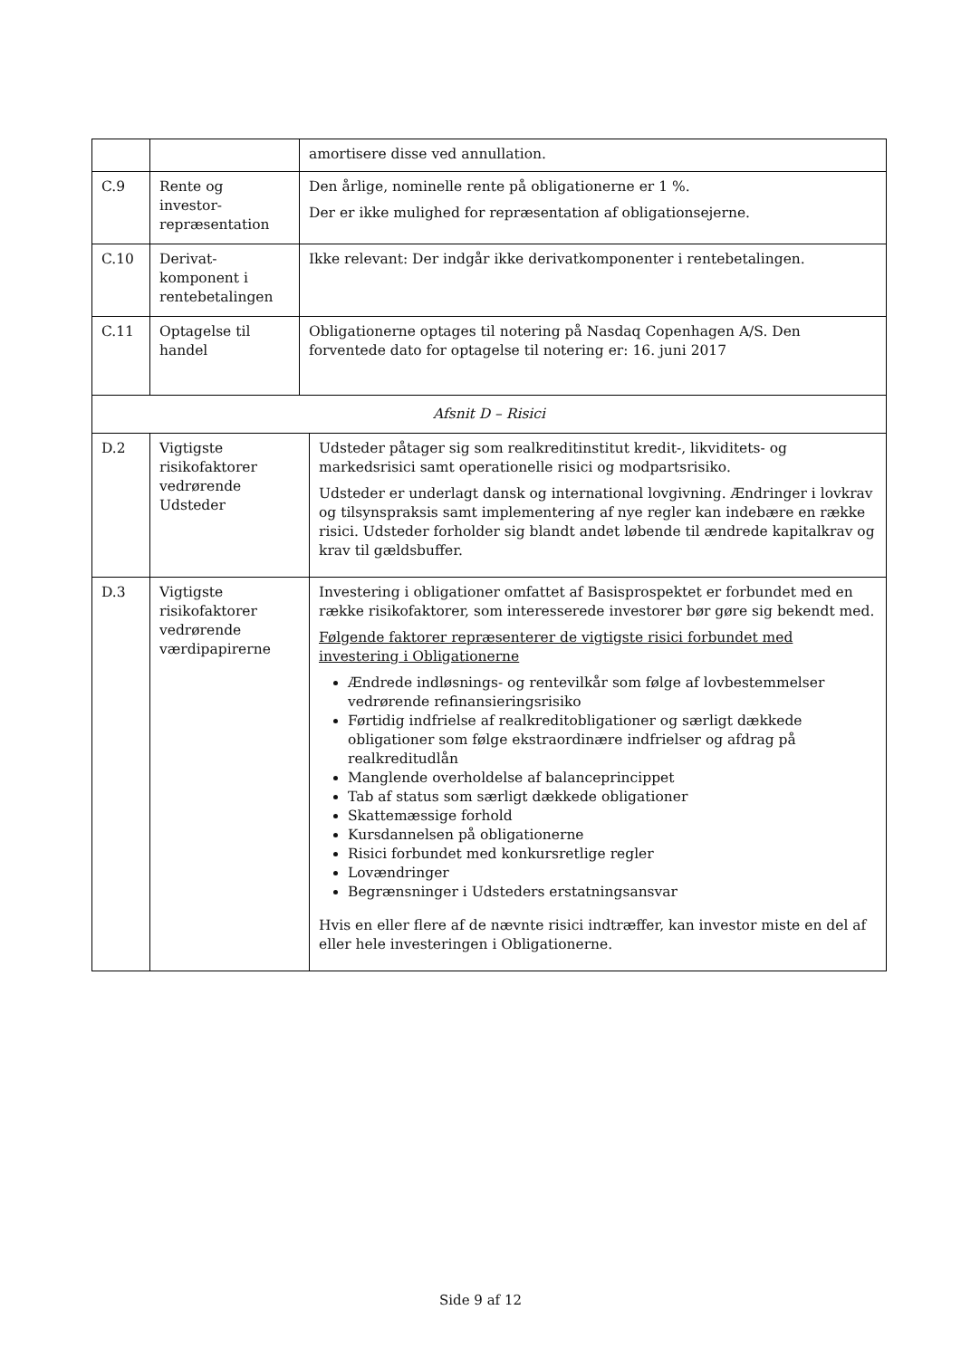| | | amortisere disse ved annullation. | |
| C.9 | Rente og investor-repræsentation | Den årlige, nominelle rente på obligationerne er 1 %. Der er ikke mulighed for repræsentation af obligationsejerne. | |
| C.10 | Derivat-komponent i rentebetalingen | Ikke relevant: Der indgår ikke derivatkomponenter i rentebetalingen. | |
| C.11 | Optagelse til handel | Obligationerne optages til notering på Nasdaq Copenhagen A/S. Den forventede dato for optagelse til notering er: 16. juni 2017 | |
| Afsnit D – Risici | | | |
| D.2 | Vigtigste risikofaktorer vedrørende Udsteder | | Udsteder påtager sig som realkreditinstitut kredit-, likviditets- og markedsrisici samt operationelle risici og modpartsrisiko. Udsteder er underlagt dansk og international lovgivning. Ændringer i lovkrav og tilsynspraksis samt implementering af nye regler kan indebære en række risici. Udsteder forholder sig blandt andet løbende til ændrede kapitalkrav og krav til gældsbuffer. |
| D.3 | Vigtigste risikofaktorer vedrørende værdipapirerne | | Investering i obligationer omfattet af Basisprospektet er forbundet med en række risikofaktorer, som interesserede investorer bør gøre sig bekendt med. Følgende faktorer repræsenterer de vigtigste risici forbundet med investering i Obligationerne Ændrede indløsnings- og rentevilkår som følge af lovbestemmelser vedrørende refinansieringsrisiko Førtidig indfrielse af realkreditobligationer og særligt dækkede obligationer som følge ekstraordinære indfrielser og afdrag på realkreditudlån Manglende overholdelse af balanceprincippet Tab af status som særligt dækkede obligationer Skattemæssige forhold Kursdannelsen på obligationerne Risici forbundet med konkursretlige regler Lovændringer Begrænsninger i Udsteders erstatningsansvar Hvis en eller flere af de nævnte risici indtræffer, kan investor miste en del af eller hele investeringen i Obligationerne. |
Side 9 af 12